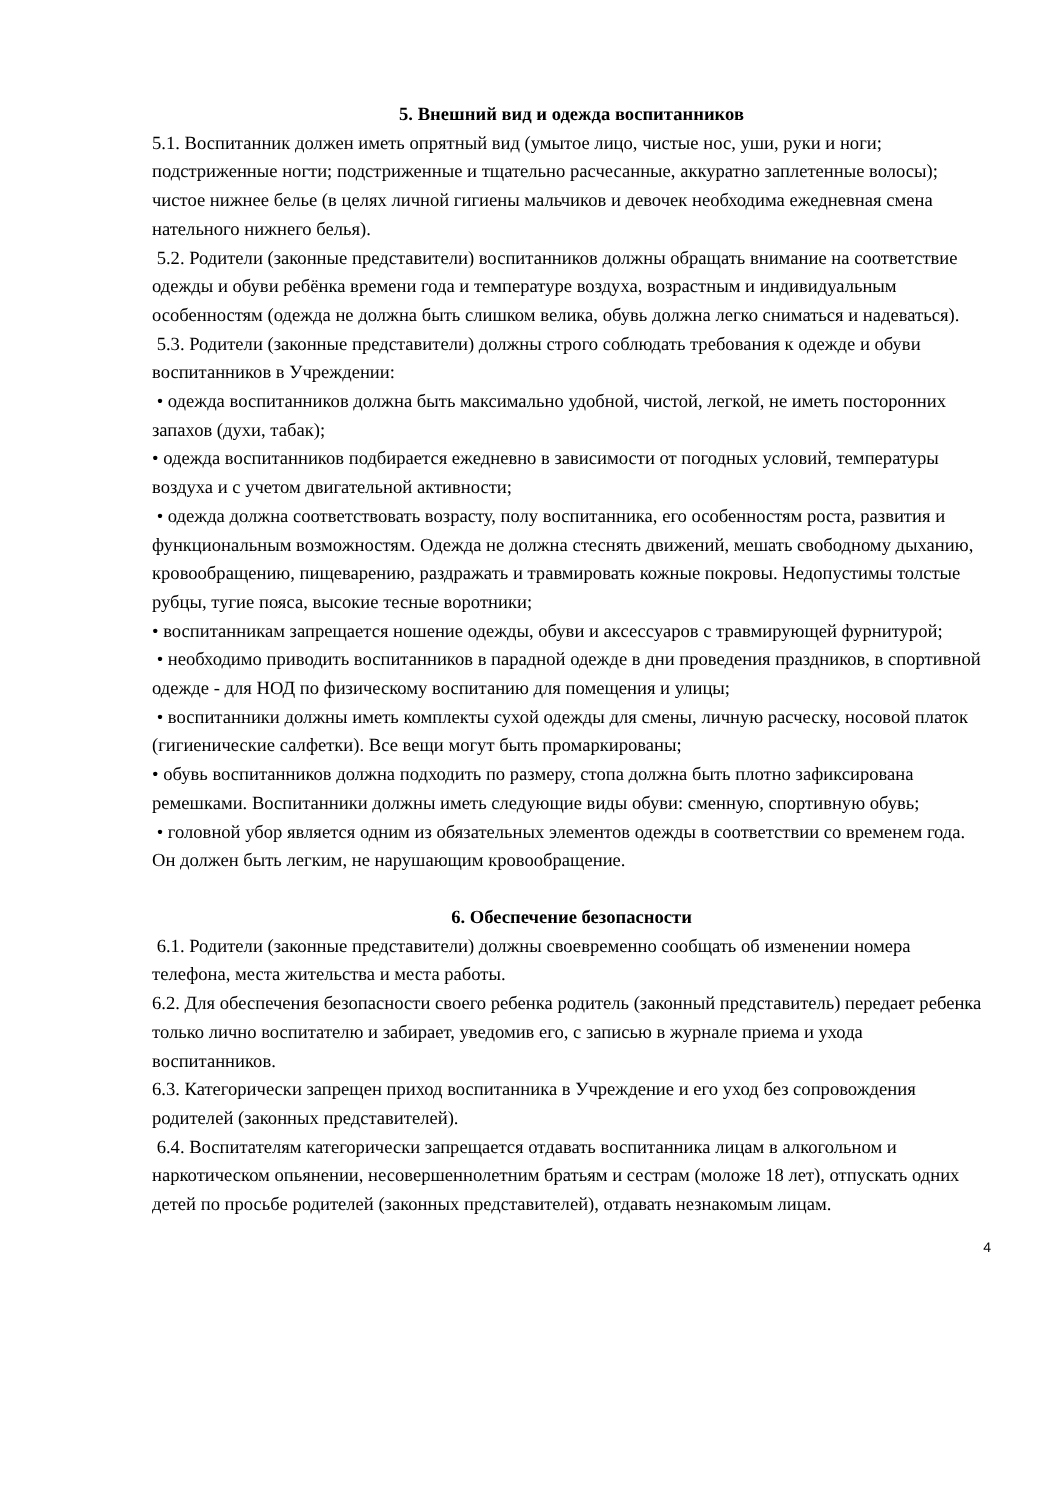5. Внешний вид и одежда воспитанников
5.1. Воспитанник должен иметь опрятный вид (умытое лицо, чистые нос, уши, руки и ноги; подстриженные ногти; подстриженные и тщательно расчесанные, аккуратно заплетенные волосы); чистое нижнее белье (в целях личной гигиены мальчиков и девочек необходима ежедневная смена нательного нижнего белья).
5.2. Родители (законные представители) воспитанников должны обращать внимание на соответствие одежды и обуви ребёнка времени года и температуре воздуха, возрастным и индивидуальным особенностям (одежда не должна быть слишком велика, обувь должна легко сниматься и надеваться).
5.3. Родители (законные представители) должны строго соблюдать требования к одежде и обуви воспитанников в Учреждении:
• одежда воспитанников должна быть максимально удобной, чистой, легкой, не иметь посторонних запахов (духи, табак);
• одежда воспитанников подбирается ежедневно в зависимости от погодных условий, температуры воздуха и с учетом двигательной активности;
• одежда должна соответствовать возрасту, полу воспитанника, его особенностям роста, развития и функциональным возможностям. Одежда не должна стеснять движений, мешать свободному дыханию, кровообращению, пищеварению, раздражать и травмировать кожные покровы. Недопустимы толстые рубцы, тугие пояса, высокие тесные воротники;
• воспитанникам запрещается ношение одежды, обуви и аксессуаров с травмирующей фурнитурой;
• необходимо приводить воспитанников в парадной одежде в дни проведения праздников, в спортивной одежде - для НОД по физическому воспитанию для помещения и улицы;
• воспитанники должны иметь комплекты сухой одежды для смены, личную расческу, носовой платок (гигиенические салфетки). Все вещи могут быть промаркированы;
• обувь воспитанников должна подходить по размеру, стопа должна быть плотно зафиксирована ремешками. Воспитанники должны иметь следующие виды обуви: сменную, спортивную обувь;
• головной убор является одним из обязательных элементов одежды в соответствии со временем года. Он должен быть легким, не нарушающим кровообращение.
6. Обеспечение безопасности
6.1. Родители (законные представители) должны своевременно сообщать об изменении номера телефона, места жительства и места работы.
6.2. Для обеспечения безопасности своего ребенка родитель (законный представитель) передает ребенка только лично воспитателю и забирает, уведомив его, с записью в журнале приема и ухода воспитанников.
6.3. Категорически запрещен приход воспитанника в Учреждение и его уход без сопровождения родителей (законных представителей).
6.4. Воспитателям категорически запрещается отдавать воспитанника лицам в алкогольном и наркотическом опьянении, несовершеннолетним братьям и сестрам (моложе 18 лет), отпускать одних детей по просьбе родителей (законных представителей), отдавать незнакомым лицам.
4